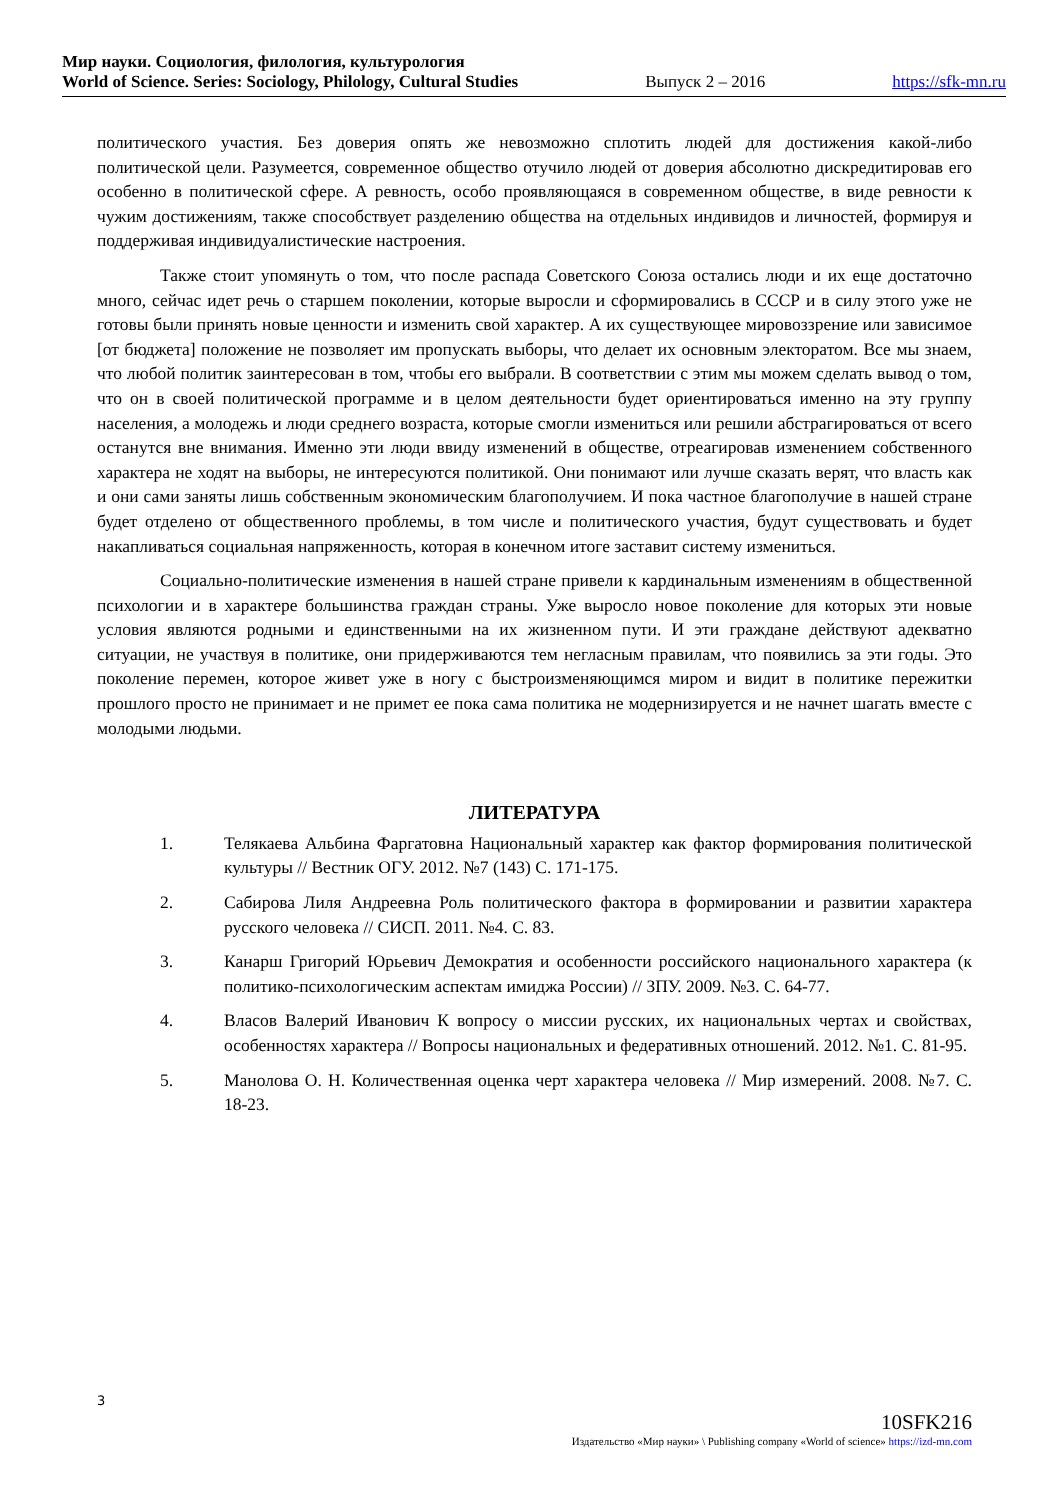Мир науки. Социология, филология, культурология
World of Science. Series: Sociology, Philology, Cultural Studies Выпуск 2 – 2016 https://sfk-mn.ru
политического участия. Без доверия опять же невозможно сплотить людей для достижения какой-либо политической цели. Разумеется, современное общество отучило людей от доверия абсолютно дискредитировав его особенно в политической сфере. А ревность, особо проявляющаяся в современном обществе, в виде ревности к чужим достижениям, также способствует разделению общества на отдельных индивидов и личностей, формируя и поддерживая индивидуалистические настроения.
Также стоит упомянуть о том, что после распада Советского Союза остались люди и их еще достаточно много, сейчас идет речь о старшем поколении, которые выросли и сформировались в СССР и в силу этого уже не готовы были принять новые ценности и изменить свой характер. А их существующее мировоззрение или зависимое [от бюджета] положение не позволяет им пропускать выборы, что делает их основным электоратом. Все мы знаем, что любой политик заинтересован в том, чтобы его выбрали. В соответствии с этим мы можем сделать вывод о том, что он в своей политической программе и в целом деятельности будет ориентироваться именно на эту группу населения, а молодежь и люди среднего возраста, которые смогли измениться или решили абстрагироваться от всего останутся вне внимания. Именно эти люди ввиду изменений в обществе, отреагировав изменением собственного характера не ходят на выборы, не интересуются политикой. Они понимают или лучше сказать верят, что власть как и они сами заняты лишь собственным экономическим благополучием. И пока частное благополучие в нашей стране будет отделено от общественного проблемы, в том числе и политического участия, будут существовать и будет накапливаться социальная напряженность, которая в конечном итоге заставит систему измениться.
Социально-политические изменения в нашей стране привели к кардинальным изменениям в общественной психологии и в характере большинства граждан страны. Уже выросло новое поколение для которых эти новые условия являются родными и единственными на их жизненном пути. И эти граждане действуют адекватно ситуации, не участвуя в политике, они придерживаются тем негласным правилам, что появились за эти годы. Это поколение перемен, которое живет уже в ногу с быстроизменяющимся миром и видит в политике пережитки прошлого просто не принимает и не примет ее пока сама политика не модернизируется и не начнет шагать вместе с молодыми людьми.
ЛИТЕРАТУРА
1. Телякаева Альбина Фаргатовна Национальный характер как фактор формирования политической культуры // Вестник ОГУ. 2012. №7 (143) С. 171-175.
2. Сабирова Лиля Андреевна Роль политического фактора в формировании и развитии характера русского человека // СИСП. 2011. №4. С. 83.
3. Канарш Григорий Юрьевич Демократия и особенности российского национального характера (к политико-психологическим аспектам имиджа России) // ЗПУ. 2009. №3. С. 64-77.
4. Власов Валерий Иванович К вопросу о миссии русских, их национальных чертах и свойствах, особенностях характера // Вопросы национальных и федеративных отношений. 2012. №1. С. 81-95.
5. Манолова О. Н. Количественная оценка черт характера человека // Мир измерений. 2008. №7. С. 18-23.
3
10SFK216
Издательство «Мир науки» \ Publishing company «World of science» https://izd-mn.com